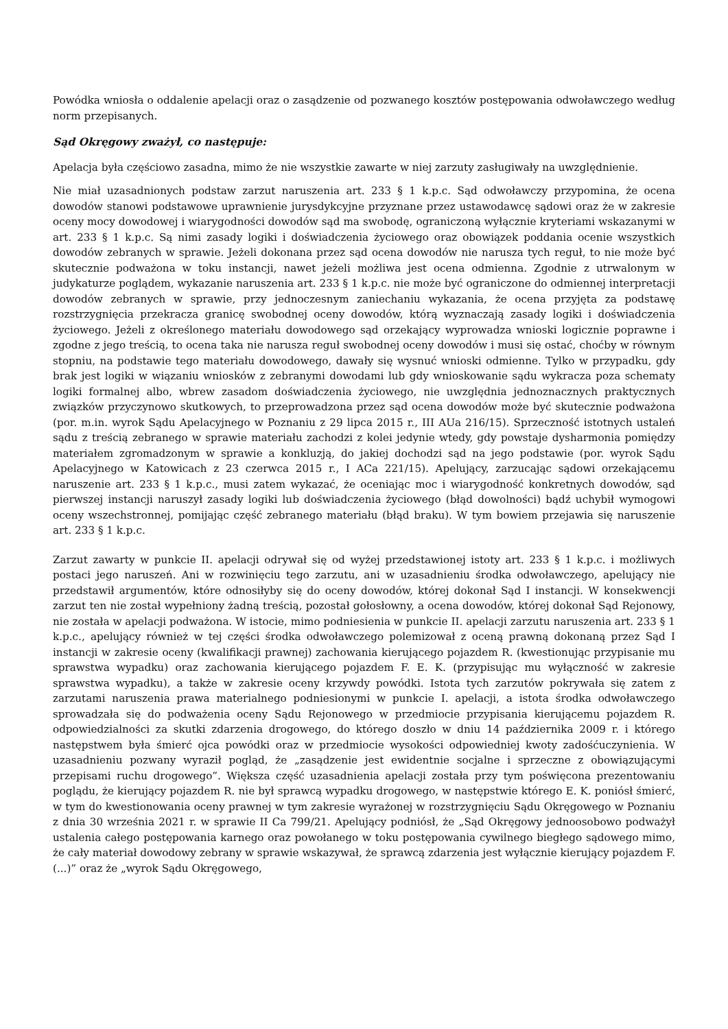Powódka wniosła o oddalenie apelacji oraz o zasądzenie od pozwanego kosztów postępowania odwoławczego według norm przepisanych.
Sąd Okręgowy zważył, co następuje:
Apelacja była częściowo zasadna, mimo że nie wszystkie zawarte w niej zarzuty zasługiwały na uwzględnienie.
Nie miał uzasadnionych podstaw zarzut naruszenia art. 233 § 1 k.p.c. Sąd odwoławczy przypomina, że ocena dowodów stanowi podstawowe uprawnienie jurysdykcyjne przyznane przez ustawodawcę sądowi oraz że w zakresie oceny mocy dowodowej i wiarygodności dowodów sąd ma swobodę, ograniczoną wyłącznie kryteriami wskazanymi w art. 233 § 1 k.p.c. Są nimi zasady logiki i doświadczenia życiowego oraz obowiązek poddania ocenie wszystkich dowodów zebranych w sprawie. Jeżeli dokonana przez sąd ocena dowodów nie narusza tych reguł, to nie może być skutecznie podważona w toku instancji, nawet jeżeli możliwa jest ocena odmienna. Zgodnie z utrwalonym w judykaturze poglądem, wykazanie naruszenia art. 233 § 1 k.p.c. nie może być ograniczone do odmiennej interpretacji dowodów zebranych w sprawie, przy jednoczesnym zaniechaniu wykazania, że ocena przyjęta za podstawę rozstrzygnięcia przekracza granicę swobodnej oceny dowodów, którą wyznaczają zasady logiki i doświadczenia życiowego. Jeżeli z określonego materiału dowodowego sąd orzekający wyprowadza wnioski logicznie poprawne i zgodne z jego treścią, to ocena taka nie narusza reguł swobodnej oceny dowodów i musi się ostać, choćby w równym stopniu, na podstawie tego materiału dowodowego, dawały się wysnuć wnioski odmienne. Tylko w przypadku, gdy brak jest logiki w wiązaniu wniosków z zebranymi dowodami lub gdy wnioskowanie sądu wykracza poza schematy logiki formalnej albo, wbrew zasadom doświadczenia życiowego, nie uwzględnia jednoznacznych praktycznych związków przyczynowo skutkowych, to przeprowadzona przez sąd ocena dowodów może być skutecznie podważona (por. m.in. wyrok Sądu Apelacyjnego w Poznaniu z 29 lipca 2015 r., III AUa 216/15). Sprzeczność istotnych ustaleń sądu z treścią zebranego w sprawie materiału zachodzi z kolei jedynie wtedy, gdy powstaje dysharmonia pomiędzy materiałem zgromadzonym w sprawie a konkluzją, do jakiej dochodzi sąd na jego podstawie (por. wyrok Sądu Apelacyjnego w Katowicach z 23 czerwca 2015 r., I ACa 221/15). Apelujący, zarzucając sądowi orzekającemu naruszenie art. 233 § 1 k.p.c., musi zatem wykazać, że oceniając moc i wiarygodność konkretnych dowodów, sąd pierwszej instancji naruszył zasady logiki lub doświadczenia życiowego (błąd dowolności) bądź uchybił wymogowi oceny wszechstronnej, pomijając część zebranego materiału (błąd braku). W tym bowiem przejawia się naruszenie art. 233 § 1 k.p.c.
Zarzut zawarty w punkcie II. apelacji odrywał się od wyżej przedstawionej istoty art. 233 § 1 k.p.c. i możliwych postaci jego naruszeń. Ani w rozwinięciu tego zarzutu, ani w uzasadnieniu środka odwoławczego, apelujący nie przedstawił argumentów, które odnosiłyby się do oceny dowodów, której dokonał Sąd I instancji. W konsekwencji zarzut ten nie został wypełniony żadną treścią, pozostał gołosłowny, a ocena dowodów, której dokonał Sąd Rejonowy, nie została w apelacji podważona. W istocie, mimo podniesienia w punkcie II. apelacji zarzutu naruszenia art. 233 § 1 k.p.c., apelujący również w tej części środka odwoławczego polemizował z oceną prawną dokonaną przez Sąd I instancji w zakresie oceny (kwalifikacji prawnej) zachowania kierującego pojazdem R. (kwestionując przypisanie mu sprawstwa wypadku) oraz zachowania kierującego pojazdem F. E. K. (przypisując mu wyłączność w zakresie sprawstwa wypadku), a także w zakresie oceny krzywdy powódki. Istota tych zarzutów pokrywała się zatem z zarzutami naruszenia prawa materialnego podniesionymi w punkcie I. apelacji, a istota środka odwoławczego sprowadzała się do podważenia oceny Sądu Rejonowego w przedmiocie przypisania kierującemu pojazdem R. odpowiedzialności za skutki zdarzenia drogowego, do którego doszło w dniu 14 października 2009 r. i którego następstwem była śmierć ojca powódki oraz w przedmiocie wysokości odpowiedniej kwoty zadośćuczynienia. W uzasadnieniu pozwany wyraził pogląd, że „zasądzenie jest ewidentnie socjalne i sprzeczne z obowiązującymi przepisami ruchu drogowego”. Większa część uzasadnienia apelacji została przy tym poświęcona prezentowaniu poglądu, że kierujący pojazdem R. nie był sprawcą wypadku drogowego, w następstwie którego E. K. poniósł śmierć, w tym do kwestionowania oceny prawnej w tym zakresie wyrażonej w rozstrzygnięciu Sądu Okręgowego w Poznaniu z dnia 30 września 2021 r. w sprawie II Ca 799/21. Apelujący podniósł, że „Sąd Okręgowy jednoosobowo podważył ustalenia całego postępowania karnego oraz powołanego w toku postępowania cywilnego biegłego sądowego mimo, że cały materiał dowodowy zebrany w sprawie wskazywał, że sprawcą zdarzenia jest wyłącznie kierujący pojazdem F. (...)” oraz że „wyrok Sądu Okręgowego,